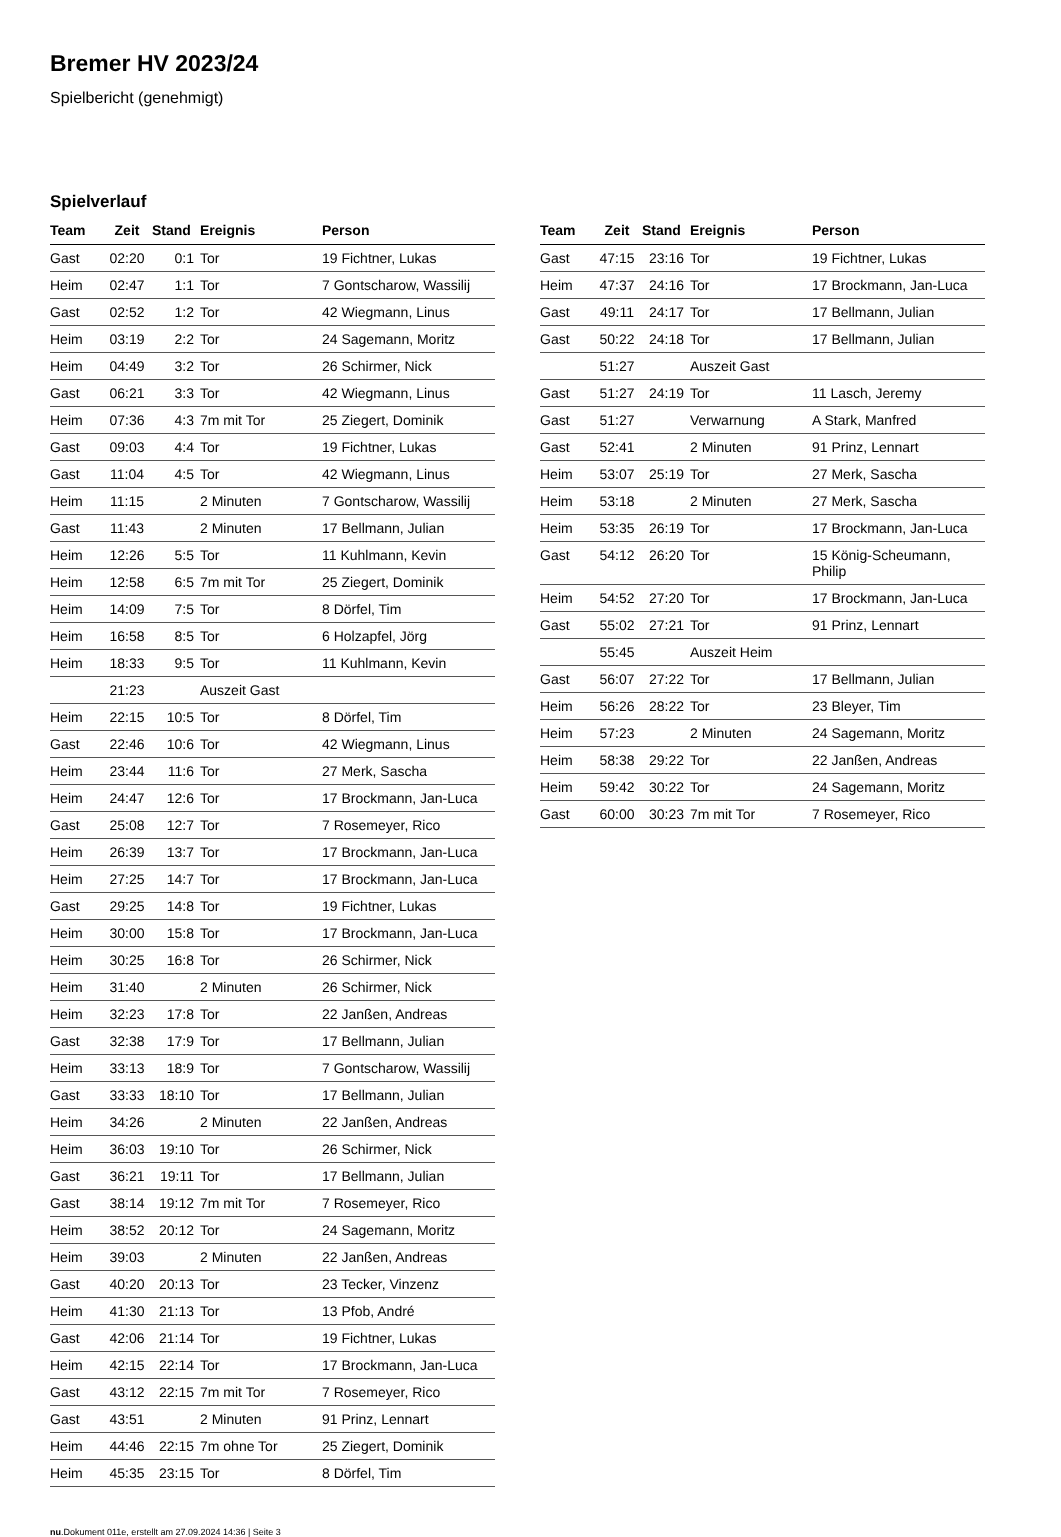Bremer HV 2023/24
Spielbericht (genehmigt)
Spielverlauf
| Team | Zeit | Stand | Ereignis | Person |
| --- | --- | --- | --- | --- |
| Gast | 02:20 | 0:1 | Tor | 19 Fichtner, Lukas |
| Heim | 02:47 | 1:1 | Tor | 7 Gontscharow, Wassilij |
| Gast | 02:52 | 1:2 | Tor | 42 Wiegmann, Linus |
| Heim | 03:19 | 2:2 | Tor | 24 Sagemann, Moritz |
| Heim | 04:49 | 3:2 | Tor | 26 Schirmer, Nick |
| Gast | 06:21 | 3:3 | Tor | 42 Wiegmann, Linus |
| Heim | 07:36 | 4:3 | 7m mit Tor | 25 Ziegert, Dominik |
| Gast | 09:03 | 4:4 | Tor | 19 Fichtner, Lukas |
| Gast | 11:04 | 4:5 | Tor | 42 Wiegmann, Linus |
| Heim | 11:15 | | 2 Minuten | 7 Gontscharow, Wassilij |
| Gast | 11:43 | | 2 Minuten | 17 Bellmann, Julian |
| Heim | 12:26 | 5:5 | Tor | 11 Kuhlmann, Kevin |
| Heim | 12:58 | 6:5 | 7m mit Tor | 25 Ziegert, Dominik |
| Heim | 14:09 | 7:5 | Tor | 8 Dörfel, Tim |
| Heim | 16:58 | 8:5 | Tor | 6 Holzapfel, Jörg |
| Heim | 18:33 | 9:5 | Tor | 11 Kuhlmann, Kevin |
| | 21:23 | | Auszeit Gast | |
| Heim | 22:15 | 10:5 | Tor | 8 Dörfel, Tim |
| Gast | 22:46 | 10:6 | Tor | 42 Wiegmann, Linus |
| Heim | 23:44 | 11:6 | Tor | 27 Merk, Sascha |
| Heim | 24:47 | 12:6 | Tor | 17 Brockmann, Jan-Luca |
| Gast | 25:08 | 12:7 | Tor | 7 Rosemeyer, Rico |
| Heim | 26:39 | 13:7 | Tor | 17 Brockmann, Jan-Luca |
| Heim | 27:25 | 14:7 | Tor | 17 Brockmann, Jan-Luca |
| Gast | 29:25 | 14:8 | Tor | 19 Fichtner, Lukas |
| Heim | 30:00 | 15:8 | Tor | 17 Brockmann, Jan-Luca |
| Heim | 30:25 | 16:8 | Tor | 26 Schirmer, Nick |
| Heim | 31:40 | | 2 Minuten | 26 Schirmer, Nick |
| Heim | 32:23 | 17:8 | Tor | 22 Janßen, Andreas |
| Gast | 32:38 | 17:9 | Tor | 17 Bellmann, Julian |
| Heim | 33:13 | 18:9 | Tor | 7 Gontscharow, Wassilij |
| Gast | 33:33 | 18:10 | Tor | 17 Bellmann, Julian |
| Heim | 34:26 | | 2 Minuten | 22 Janßen, Andreas |
| Heim | 36:03 | 19:10 | Tor | 26 Schirmer, Nick |
| Gast | 36:21 | 19:11 | Tor | 17 Bellmann, Julian |
| Gast | 38:14 | 19:12 | 7m mit Tor | 7 Rosemeyer, Rico |
| Heim | 38:52 | 20:12 | Tor | 24 Sagemann, Moritz |
| Heim | 39:03 | | 2 Minuten | 22 Janßen, Andreas |
| Gast | 40:20 | 20:13 | Tor | 23 Tecker, Vinzenz |
| Heim | 41:30 | 21:13 | Tor | 13 Pfob, André |
| Gast | 42:06 | 21:14 | Tor | 19 Fichtner, Lukas |
| Heim | 42:15 | 22:14 | Tor | 17 Brockmann, Jan-Luca |
| Gast | 43:12 | 22:15 | 7m mit Tor | 7 Rosemeyer, Rico |
| Gast | 43:51 | | 2 Minuten | 91 Prinz, Lennart |
| Heim | 44:46 | 22:15 | 7m ohne Tor | 25 Ziegert, Dominik |
| Heim | 45:35 | 23:15 | Tor | 8 Dörfel, Tim |
| Team | Zeit | Stand | Ereignis | Person |
| --- | --- | --- | --- | --- |
| Gast | 47:15 | 23:16 | Tor | 19 Fichtner, Lukas |
| Heim | 47:37 | 24:16 | Tor | 17 Brockmann, Jan-Luca |
| Gast | 49:11 | 24:17 | Tor | 17 Bellmann, Julian |
| Gast | 50:22 | 24:18 | Tor | 17 Bellmann, Julian |
| | 51:27 | | Auszeit Gast | |
| Gast | 51:27 | 24:19 | Tor | 11 Lasch, Jeremy |
| Gast | 51:27 | | Verwarnung | A Stark, Manfred |
| Gast | 52:41 | | 2 Minuten | 91 Prinz, Lennart |
| Heim | 53:07 | 25:19 | Tor | 27 Merk, Sascha |
| Heim | 53:18 | | 2 Minuten | 27 Merk, Sascha |
| Heim | 53:35 | 26:19 | Tor | 17 Brockmann, Jan-Luca |
| Gast | 54:12 | 26:20 | Tor | 15 König-Scheumann, Philip |
| Heim | 54:52 | 27:20 | Tor | 17 Brockmann, Jan-Luca |
| Gast | 55:02 | 27:21 | Tor | 91 Prinz, Lennart |
| | 55:45 | | Auszeit Heim | |
| Gast | 56:07 | 27:22 | Tor | 17 Bellmann, Julian |
| Heim | 56:26 | 28:22 | Tor | 23 Bleyer, Tim |
| Heim | 57:23 | | 2 Minuten | 24 Sagemann, Moritz |
| Heim | 58:38 | 29:22 | Tor | 22 Janßen, Andreas |
| Heim | 59:42 | 30:22 | Tor | 24 Sagemann, Moritz |
| Gast | 60:00 | 30:23 | 7m mit Tor | 7 Rosemeyer, Rico |
nu.Dokument 011e, erstellt am 27.09.2024 14:36 | Seite 3